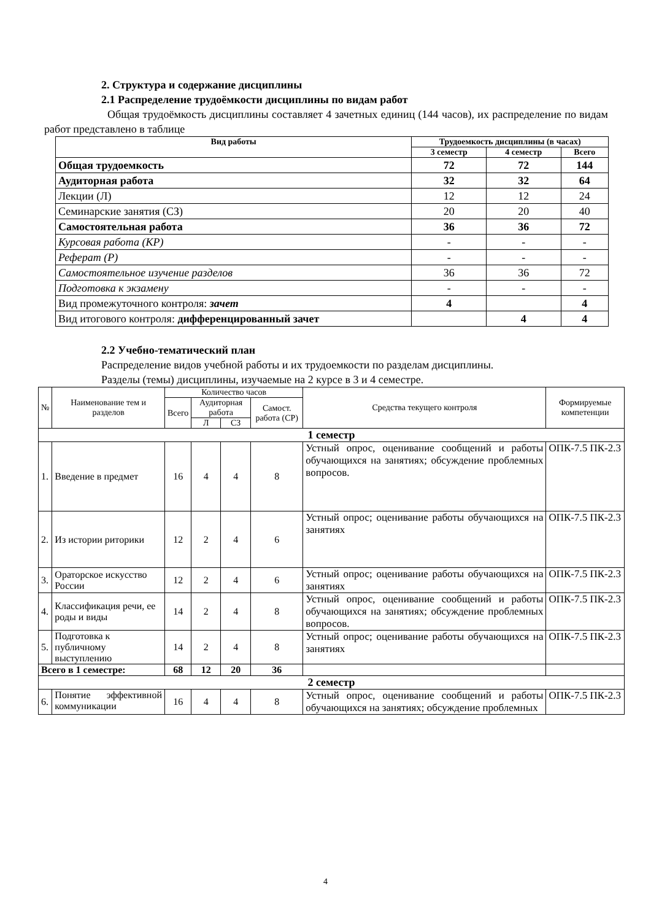2. Структура и содержание дисциплины
2.1 Распределение трудоёмкости дисциплины по видам работ
Общая трудоёмкость дисциплины составляет 4 зачетных единиц (144 часов), их распределение по видам работ представлено в таблице
| Вид работы | Трудоемкость дисциплины (в часах) | | |
| --- | --- | --- | --- |
| | 3 семестр | 4 семестр | Всего |
| Общая трудоемкость | 72 | 72 | 144 |
| Аудиторная работа | 32 | 32 | 64 |
| Лекции (Л) | 12 | 12 | 24 |
| Семинарские занятия (СЗ) | 20 | 20 | 40 |
| Самостоятельная работа | 36 | 36 | 72 |
| Курсовая работа (КР) | - | - | - |
| Реферат (Р) | - | - | - |
| Самостоятельное изучение разделов | 36 | 36 | 72 |
| Подготовка к экзамену | - | - | - |
| Вид промежуточного контроля: зачет | 4 | | 4 |
| Вид итогового контроля: дифференцированный зачет | | 4 | 4 |
2.2 Учебно-тематический план
Распределение видов учебной работы и их трудоемкости по разделам дисциплины.
Разделы (темы) дисциплины, изучаемые на 2 курсе в 3 и 4 семестре.
| № | Наименование тем и разделов | Количество часов | | | | Средства текущего контроля | Формируемые компетенции |
| --- | --- | --- | --- | --- | --- | --- | --- |
| | | Всего | Аудиторная работа | | Самост. работа (СР) | | |
| | | | Л | СЗ | | | |
| 1 семестр | | | | | | | |
| 1. | Введение в предмет | 16 | 4 | 4 | 8 | Устный опрос, оценивание сообщений и работы обучающихся на занятиях; обсуждение проблемных вопросов. | ОПК-7.5 ПК-2.3 |
| 2. | Из истории риторики | 12 | 2 | 4 | 6 | Устный опрос; оценивание работы обучающихся на занятиях | ОПК-7.5 ПК-2.3 |
| 3. | Ораторское искусство России | 12 | 2 | 4 | 6 | Устный опрос; оценивание работы обучающихся на занятиях | ОПК-7.5 ПК-2.3 |
| 4. | Классификация речи, ее роды и виды | 14 | 2 | 4 | 8 | Устный опрос, оценивание сообщений и работы обучающихся на занятиях; обсуждение проблемных вопросов. | ОПК-7.5 ПК-2.3 |
| 5. | Подготовка к публичному выступлению | 14 | 2 | 4 | 8 | Устный опрос; оценивание работы обучающихся на занятиях | ОПК-7.5 ПК-2.3 |
| Всего в 1 семестре: | | 68 | 12 | 20 | 36 | | |
| 2 семестр | | | | | | | |
| 6. | Понятие эффективной коммуникации | 16 | 4 | 4 | 8 | Устный опрос, оценивание сообщений и работы обучающихся на занятиях; обсуждение проблемных | ОПК-7.5 ПК-2.3 |
4